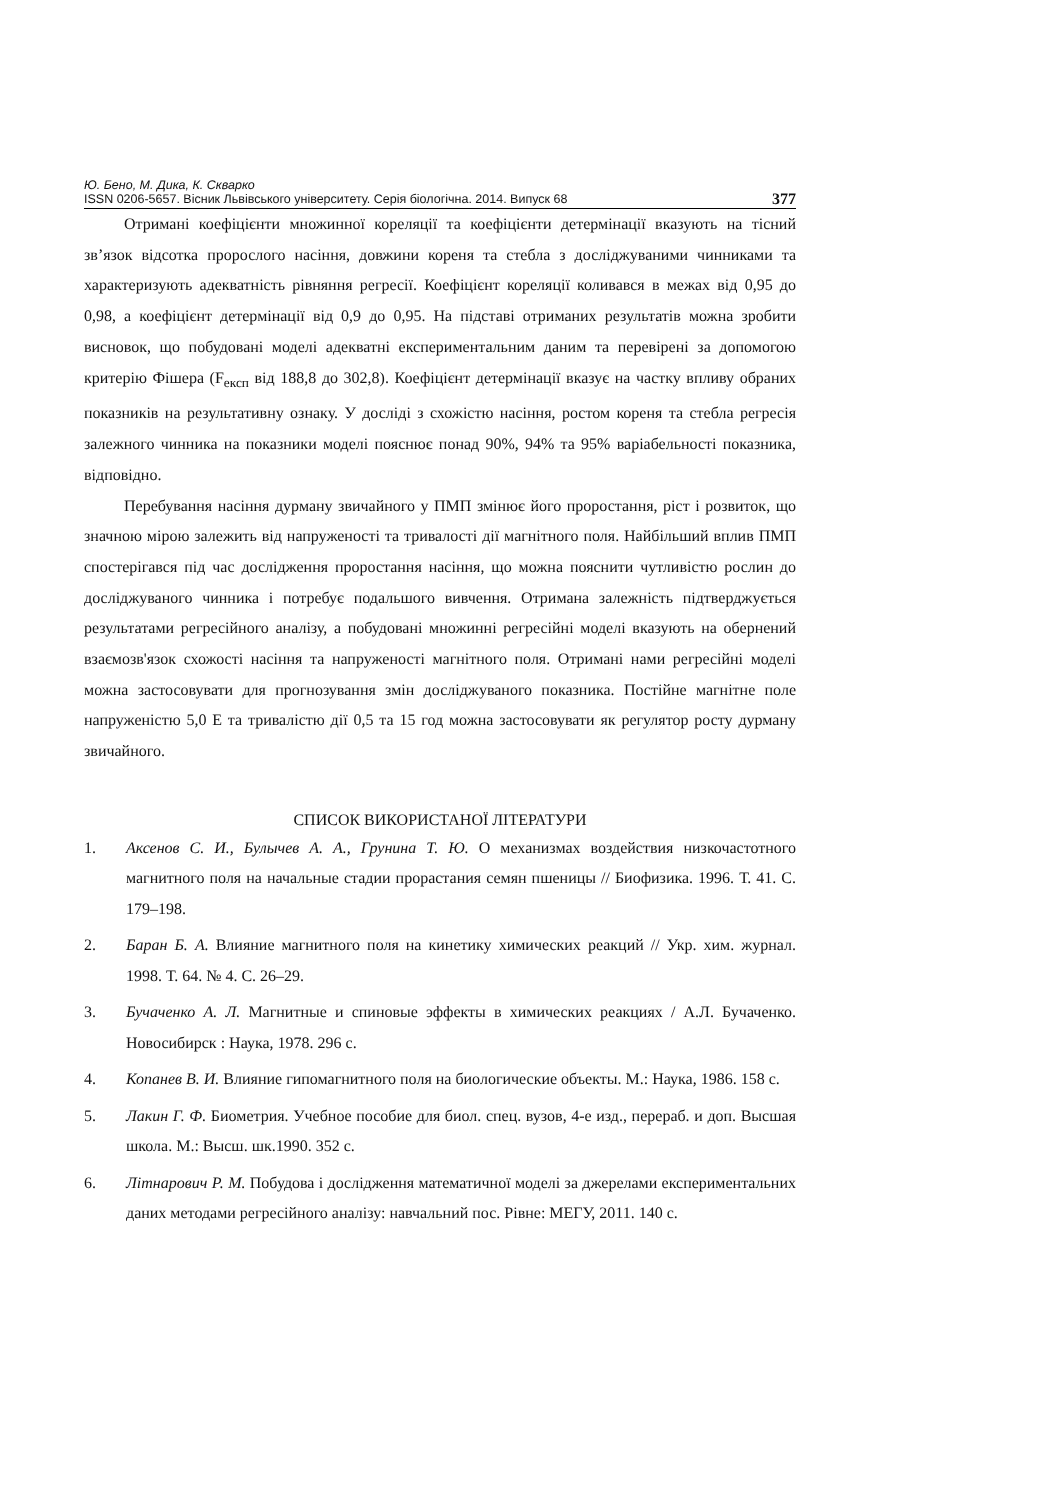Ю. Бено, М. Дика, К. Скварко
ISSN 0206-5657. Вісник Львівського університету. Серія біологічна. 2014. Випуск 68 377
Отримані коефіцієнти множинної кореляції та коефіцієнти детермінації вказують на тісний зв’язок відсотка пророслого насіння, довжини кореня та стебла з досліджуваними чинниками та характеризують адекватність рівняння регресії. Коефіцієнт кореляції коливався в межах від 0,95 до 0,98, а коефіцієнт детермінації від 0,9 до 0,95. На підставі отриманих результатів можна зробити висновок, що побудовані моделі адекватні експериментальним даним та перевірені за допомогою критерію Фішера (F<sub>експ</sub> від 188,8 до 302,8). Коефіцієнт детермінації вказує на частку впливу обраних показників на результативну ознаку. У досліді з схожістю насіння, ростом кореня та стебла регресія залежного чинника на показники моделі пояснює понад 90%, 94% та 95% варіабельності показника, відповідно.
Перебування насіння дурману звичайного у ПМП змінює його проростання, ріст і розвиток, що значною мірою залежить від напруженості та тривалості дії магнітного поля. Найбільший вплив ПМП спостерігався під час дослідження проростання насіння, що можна пояснити чутливістю рослин до досліджуваного чинника і потребує подальшого вивчення. Отримана залежність підтверджується результатами регресійного аналізу, а побудовані множинні регресійні моделі вказують на обернений взаємозв'язок схожості насіння та напруженості магнітного поля. Отримані нами регресійні моделі можна застосовувати для прогнозування змін досліджуваного показника. Постійне магнітне поле напруженістю 5,0 Е та тривалістю дії 0,5 та 15 год можна застосовувати як регулятор росту дурману звичайного.
СПИСОК ВИКОРИСТАНОЇ ЛІТЕРАТУРИ
1. Аксенов С. И., Булычев А. А., Грунина Т. Ю. О механизмах воздействия низкочастотного магнитного поля на начальные стадии прорастания семян пшеницы // Биофизика. 1996. Т. 41. С. 179–198.
2. Баран Б. А. Влияние магнитного поля на кинетику химических реакций // Укр. хим. журнал. 1998. Т. 64. № 4. С. 26–29.
3. Бучаченко А. Л. Магнитные и спиновые эффекты в химических реакциях / А.Л. Бучаченко. Новосибирск : Наука, 1978. 296 с.
4. Копанев В. И. Влияние гипомагнитного поля на биологические объекты. М.: Наука, 1986. 158 с.
5. Лакин Г. Ф. Биометрия. Учебное пособие для биол. спец. вузов, 4-е изд., перераб. и доп. Высшая школа. М.: Высш. шк.1990. 352 с.
6. Літнарович Р. М. Побудова і дослідження математичної моделі за джерелами експериментальних даних методами регресійного аналізу: навчальний пос. Рівне: МЕГУ, 2011. 140 с.